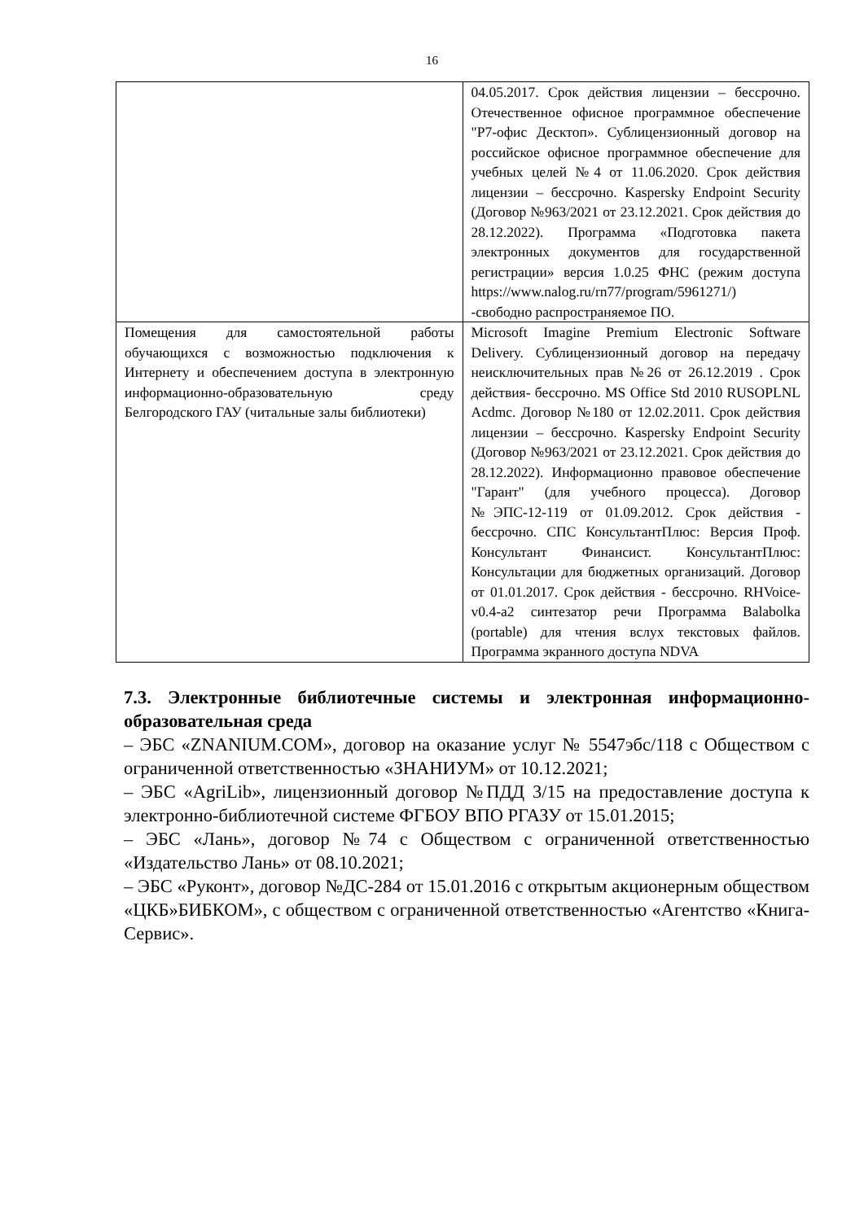16
| | 04.05.2017. Срок действия лицензии – бессрочно. Отечественное офисное программное обеспечение "Р7-офис Десктоп». Сублицензионный договор на российское офисное программное обеспечение для учебных целей №4 от 11.06.2020. Срок действия лицензии – бессрочно. Kaspersky Endpoint Security (Договор №963/2021 от 23.12.2021. Срок действия до 28.12.2022). Программа «Подготовка пакета электронных документов для государственной регистрации» версия 1.0.25 ФНС (режим доступа https://www.nalog.ru/rn77/program/5961271/) -свободно распространяемое ПО. |
| Помещения для самостоятельной работы обучающихся с возможностью подключения к Интернету и обеспечением доступа в электронную информационно-образовательную среду Белгородского ГАУ (читальные залы библиотеки) | Microsoft Imagine Premium Electronic Software Delivery. Сублицензионный договор на передачу неисключительных прав №26 от 26.12.2019 . Срок действия- бессрочно. MS Office Std 2010 RUSOPLNL Acdmc. Договор №180 от 12.02.2011. Срок действия лицензии – бессрочно. Kaspersky Endpoint Security (Договор №963/2021 от 23.12.2021. Срок действия до 28.12.2022). Информационно правовое обеспечение "Гарант" (для учебного процесса). Договор №ЭПС-12-119 от 01.09.2012. Срок действия - бессрочно. СПС КонсультантПлюс: Версия Проф. Консультант Финансист. КонсультантПлюс: Консультации для бюджетных организаций. Договор от 01.01.2017. Срок действия - бессрочно. RHVoice-v0.4-a2 синтезатор речи Программа Balabolka (portable) для чтения вслух текстовых файлов. Программа экранного доступа NDVA |
7.3. Электронные библиотечные системы и электронная информационно-образовательная среда
– ЭБС «ZNANIUM.COM», договор на оказание услуг № 5547эбс/118 с Обществом с ограниченной ответственностью «ЗНАНИУМ» от 10.12.2021;
– ЭБС «AgriLib», лицензионный договор №ПДД 3/15 на предоставление доступа к электронно-библиотечной системе ФГБОУ ВПО РГАЗУ от 15.01.2015;
– ЭБС «Лань», договор №74 с Обществом с ограниченной ответственностью «Издательство Лань» от 08.10.2021;
– ЭБС «Руконт», договор №ДС-284 от 15.01.2016 с открытым акционерным обществом «ЦКБ»БИБКОМ», с обществом с ограниченной ответственностью «Агентство «Книга-Сервис».